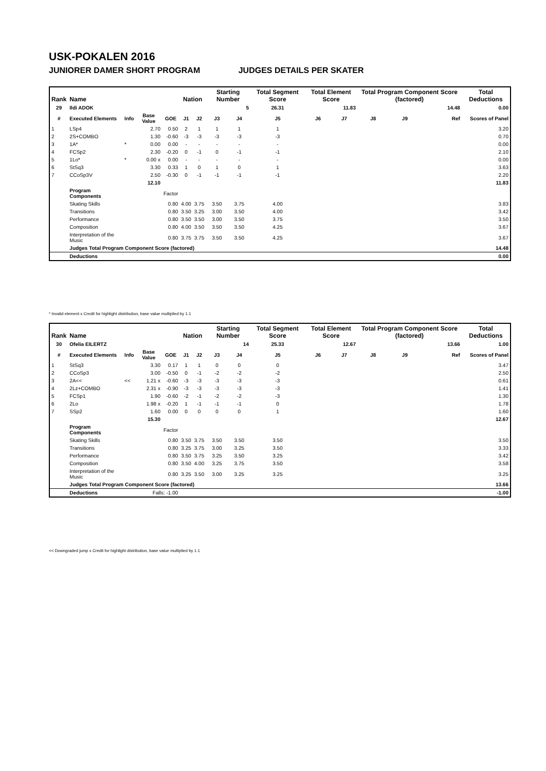USK-POKALEN 2016
JUNIORER DAMER SHORT PROGRAM JUDGES DETAILS PER SKATER
| Rank | Name | | | | Nation | | Starting Number | | Total Segment Score | Total Element Score | | Total Program Component Score (factored) | | | Total Deductions |
| --- | --- | --- | --- | --- | --- | --- | --- | --- | --- | --- | --- | --- | --- | --- | --- |
| 29 | Ildi ADOK | 5 | | | | | | | 26.31 | 11.83 | | 14.48 | | | 0.00 |
| # | Executed Elements | Info | Base Value | GOE | J1 | J2 | J3 | J4 | J5 | J6 | J7 | J8 | J9 | Ref | Scores of Panel |
| 1 | LSp4 | | 2.70 | 0.50 | 2 | 1 | 1 | 1 | 1 | | | | | | 3.20 |
| 2 | 2S+COMBO | | 1.30 | -0.60 | -3 | -3 | -3 | -3 | -3 | | | | | | 0.70 |
| 3 | 1A* | * | 0.00 | 0.00 | - | - | - | - | - | | | | | | 0.00 |
| 4 | FCSp2 | | 2.30 | -0.20 | 0 | -1 | 0 | -1 | -1 | | | | | | 2.10 |
| 5 | 1Lo* | * | 0.00 x | 0.00 | - | - | - | - | - | | | | | | 0.00 |
| 6 | StSq3 | | 3.30 | 0.33 | 1 | 0 | 1 | 0 | 1 | | | | | | 3.63 |
| 7 | CCoSp3V | | 2.50 | -0.30 | 0 | -1 | -1 | -1 | -1 | | | | | | 2.20 |
| | | | 12.10 | | | | | | | | | | | | 11.83 |
| | Program Components | | | Factor | | | | | | | | | | | |
| | Skating Skills | | | 0.80 | 4.00 | 3.75 | 3.50 | 3.75 | 4.00 | | | | | | 3.83 |
| | Transitions | | | 0.80 | 3.50 | 3.25 | 3.00 | 3.50 | 4.00 | | | | | | 3.42 |
| | Performance | | | 0.80 | 3.50 | 3.50 | 3.00 | 3.50 | 3.75 | | | | | | 3.50 |
| | Composition | | | 0.80 | 4.00 | 3.50 | 3.50 | 3.50 | 4.25 | | | | | | 3.67 |
| | Interpretation of the Music | | | 0.80 | 3.75 | 3.75 | 3.50 | 3.50 | 4.25 | | | | | | 3.67 |
| | Judges Total Program Component Score (factored) | | | | | | | | | | | | | | 14.48 |
| | Deductions | | | | | | | | | | | | | | 0.00 |
* Invalid element x Credit for highlight distribution, base value multiplied by 1.1
| Rank | Name | | | | Nation | | Starting Number | | Total Segment Score | Total Element Score | | Total Program Component Score (factored) | | | Total Deductions |
| --- | --- | --- | --- | --- | --- | --- | --- | --- | --- | --- | --- | --- | --- | --- | --- |
| 30 | Ofelia EILERTZ | 14 | | | | | | | 25.33 | 12.67 | | 13.66 | | | 1.00 |
| # | Executed Elements | Info | Base Value | GOE | J1 | J2 | J3 | J4 | J5 | J6 | J7 | J8 | J9 | Ref | Scores of Panel |
| 1 | StSq3 | | 3.30 | 0.17 | 1 | 1 | 0 | 0 | 0 | | | | | | 3.47 |
| 2 | CCoSp3 | | 3.00 | -0.50 | 0 | -1 | -2 | -2 | -2 | | | | | | 2.50 |
| 3 | 2A<< | << | 1.21 x | -0.60 | -3 | -3 | -3 | -3 | -3 | | | | | | 0.61 |
| 4 | 2Lz+COMBO | | 2.31 x | -0.90 | -3 | -3 | -3 | -3 | -3 | | | | | | 1.41 |
| 5 | FCSp1 | | 1.90 | -0.60 | -2 | -1 | -2 | -2 | -3 | | | | | | 1.30 |
| 6 | 2Lo | | 1.98 x | -0.20 | 1 | -1 | -1 | -1 | 0 | | | | | | 1.78 |
| 7 | SSp2 | | 1.60 | 0.00 | 0 | 0 | 0 | 0 | 1 | | | | | | 1.60 |
| | | | 15.30 | | | | | | | | | | | | 12.67 |
| | Program Components | | | Factor | | | | | | | | | | | |
| | Skating Skills | | | 0.80 | 3.50 | 3.75 | 3.50 | 3.50 | 3.50 | | | | | | 3.50 |
| | Transitions | | | 0.80 | 3.25 | 3.75 | 3.00 | 3.25 | 3.50 | | | | | | 3.33 |
| | Performance | | | 0.80 | 3.50 | 3.75 | 3.25 | 3.50 | 3.25 | | | | | | 3.42 |
| | Composition | | | 0.80 | 3.50 | 4.00 | 3.25 | 3.75 | 3.50 | | | | | | 3.58 |
| | Interpretation of the Music | | | 0.80 | 3.25 | 3.50 | 3.00 | 3.25 | 3.25 | | | | | | 3.25 |
| | Judges Total Program Component Score (factored) | | | | | | | | | | | | | | 13.66 |
| | Deductions | Falls: -1.00 | | | | | | | | | | | | | -1.00 |
<< Downgraded jump x Credit for highlight distribution, base value multiplied by 1.1